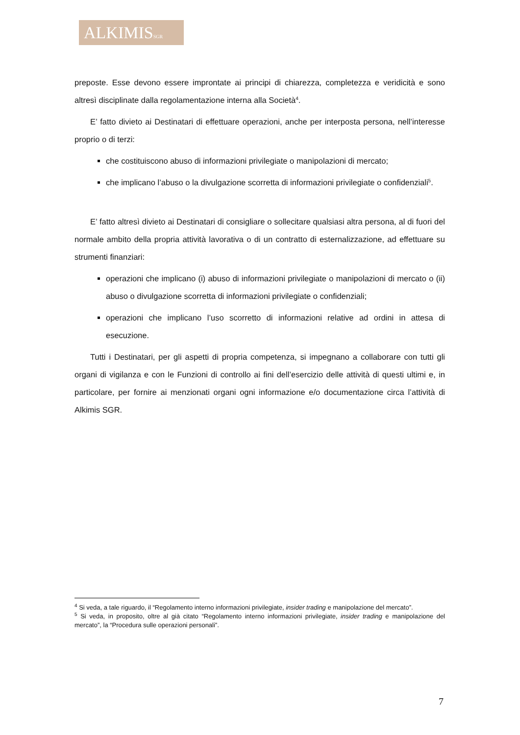ALKIMISSGR
preposte. Esse devono essere improntate ai principi di chiarezza, completezza e veridicità e sono altresì disciplinate dalla regolamentazione interna alla Società<sup>4</sup>.
E’ fatto divieto ai Destinatari di effettuare operazioni, anche per interposta persona, nell’interesse proprio o di terzi:
che costituiscono abuso di informazioni privilegiate o manipolazioni di mercato;
che implicano l’abuso o la divulgazione scorretta di informazioni privilegiate o confidenziali<sup>5</sup>.
E’ fatto altresì divieto ai Destinatari di consigliare o sollecitare qualsiasi altra persona, al di fuori del normale ambito della propria attività lavorativa o di un contratto di esternalizzazione, ad effettuare su strumenti finanziari:
operazioni che implicano (i) abuso di informazioni privilegiate o manipolazioni di mercato o (ii) abuso o divulgazione scorretta di informazioni privilegiate o confidenziali;
operazioni che implicano l’uso scorretto di informazioni relative ad ordini in attesa di esecuzione.
Tutti i Destinatari, per gli aspetti di propria competenza, si impegnano a collaborare con tutti gli organi di vigilanza e con le Funzioni di controllo ai fini dell’esercizio delle attività di questi ultimi e, in particolare, per fornire ai menzionati organi ogni informazione e/o documentazione circa l’attività di Alkimis SGR.
<sup>4</sup> Si veda, a tale riguardo, il “Regolamento interno informazioni privilegiate, insider trading e manipolazione del mercato”.
<sup>5</sup> Si veda, in proposito, oltre al già citato “Regolamento interno informazioni privilegiate, insider trading e manipolazione del mercato”, la “Procedura sulle operazioni personali”.
7